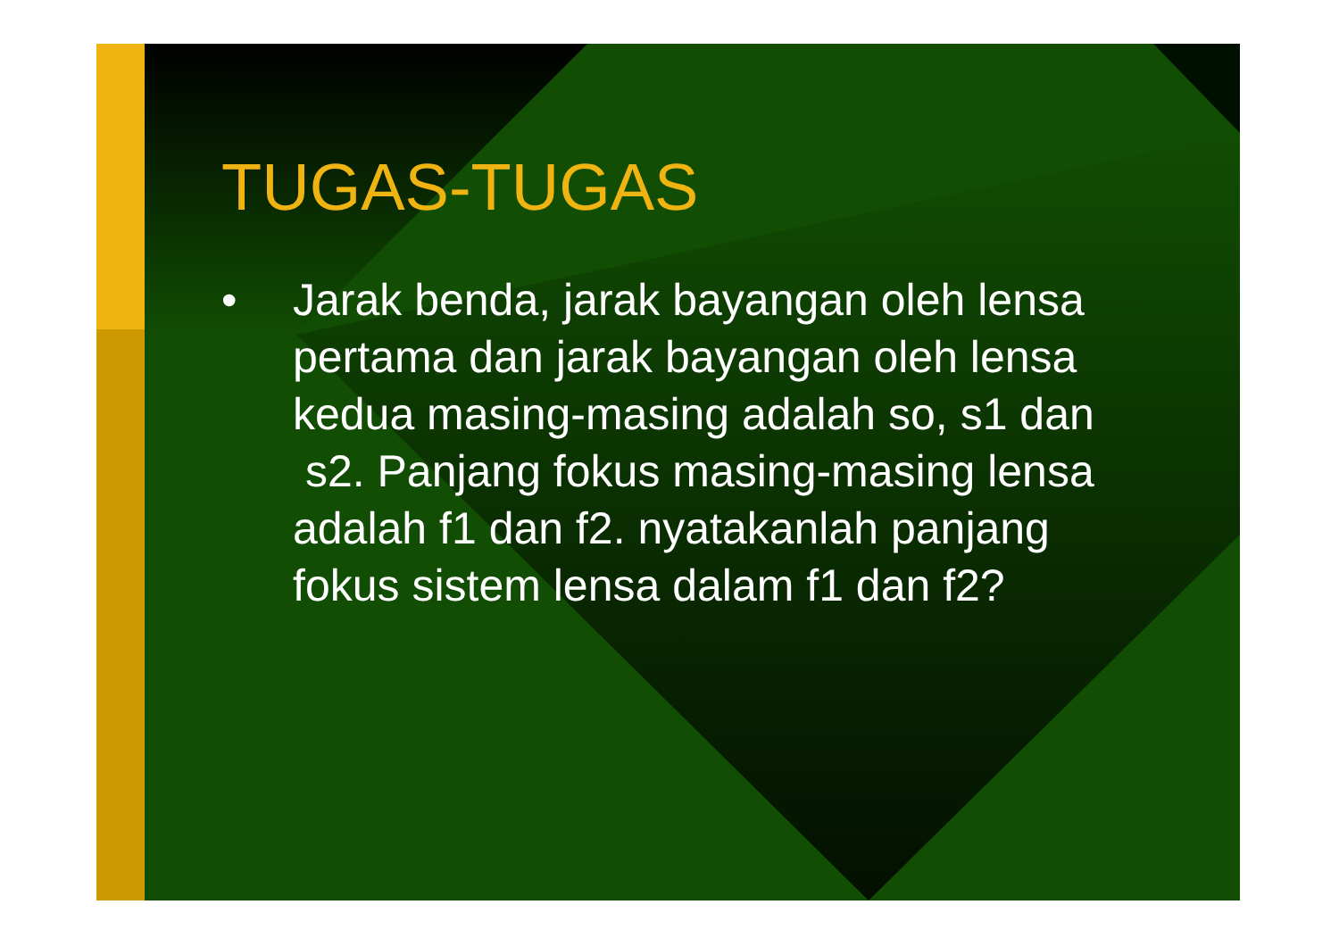TUGAS-TUGAS
• Jarak benda, jarak bayangan oleh lensa pertama dan jarak bayangan oleh lensa kedua masing-masing adalah so, s1 dan s2. Panjang fokus masing-masing lensa adalah f1 dan f2. nyatakanlah panjang fokus sistem lensa dalam f1 dan f2?